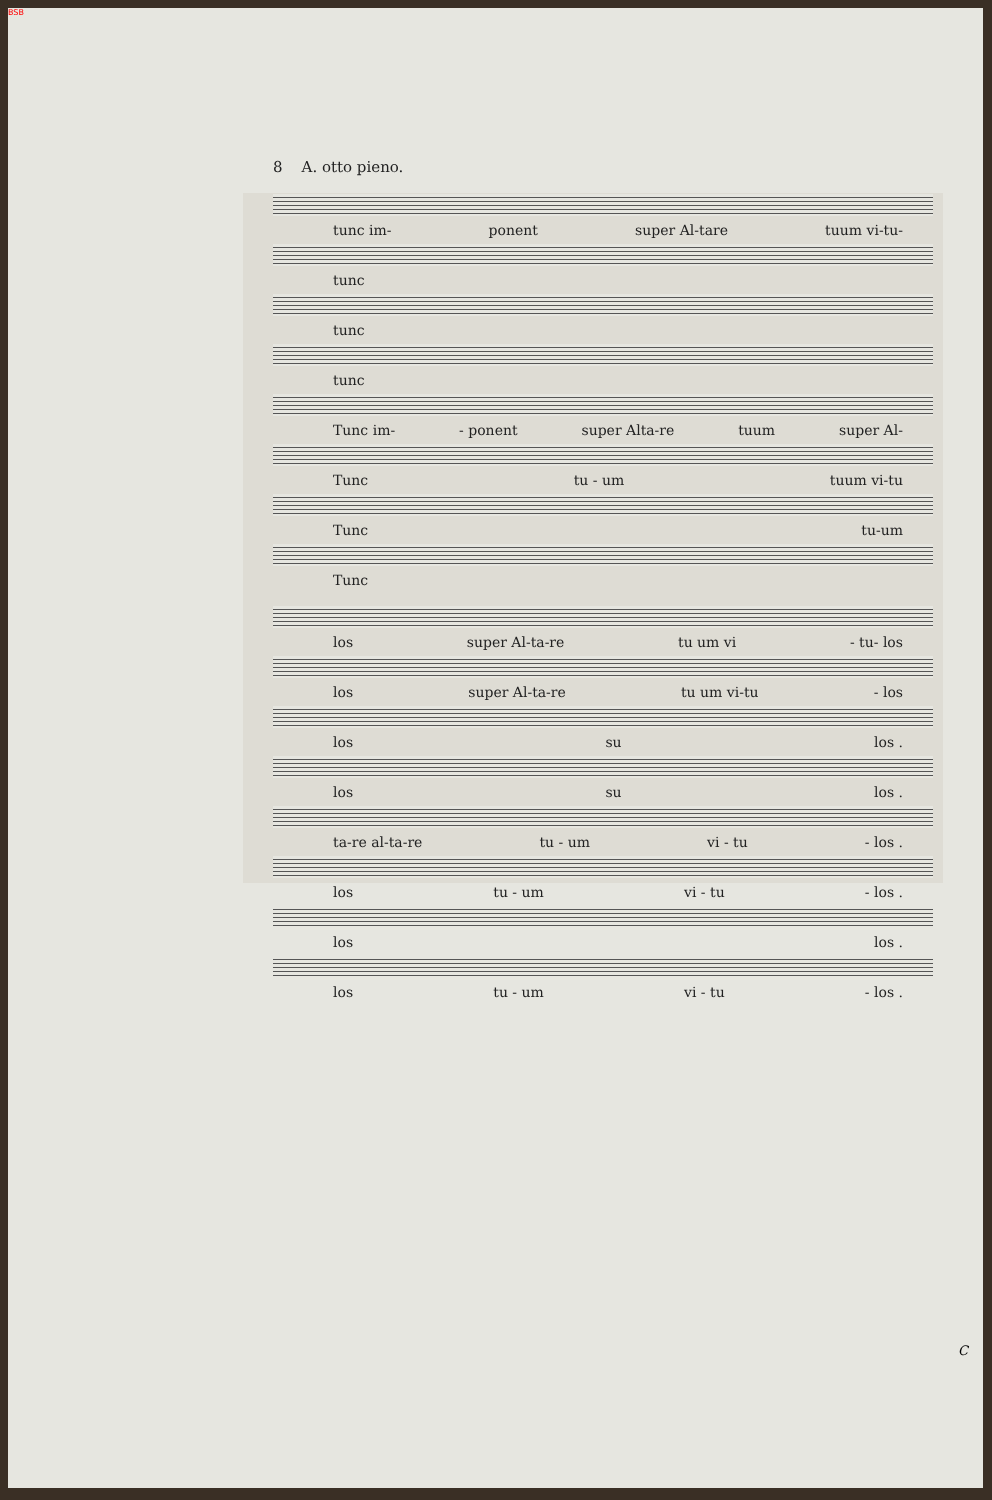BSB
8 A. otto pieno.
tunc im- ponent super Al-tare tuum vi-tu-
tunc
tunc
tunc
Tunc im- - ponent super Alta-re tuum super Al-
Tunc tu - um tuum vi-tu
Tunc tu-um
Tunc
los super Al-ta-re tu um vi - tu- los
los super Al-ta-re tu um vi-tu - los
los su los .
los su los .
ta-re al-ta-re tu - um vi - tu - los .
los tu - um vi - tu - los .
los los .
los tu - um vi - tu - los .
C